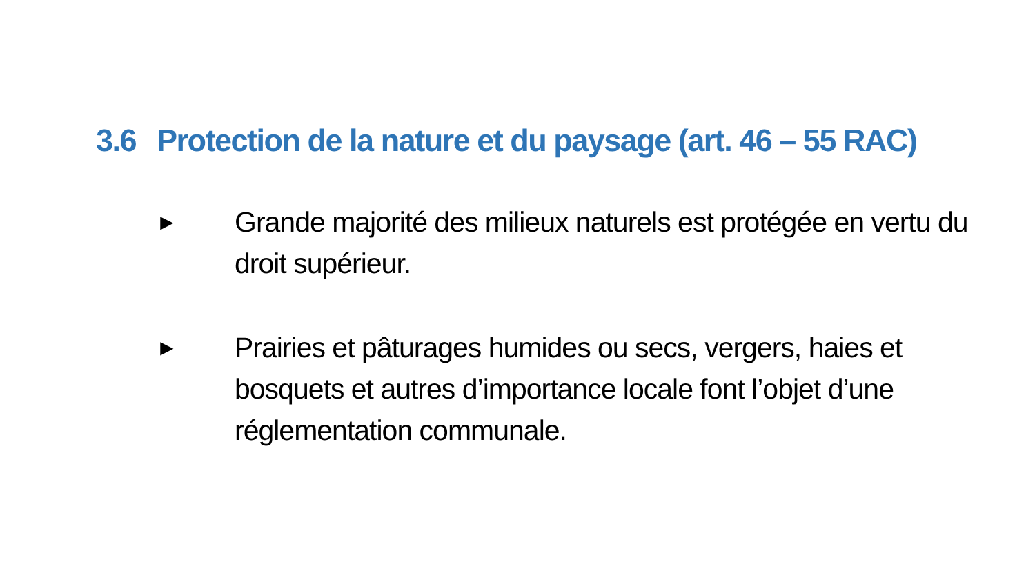3.6 Protection de la nature et du paysage (art. 46 – 55 RAC)
►
Grande majorité des milieux naturels est protégée en vertu du droit supérieur.
►
Prairies et pâturages humides ou secs, vergers, haies et bosquets et autres d’importance locale font l’objet d’une réglementation communale.